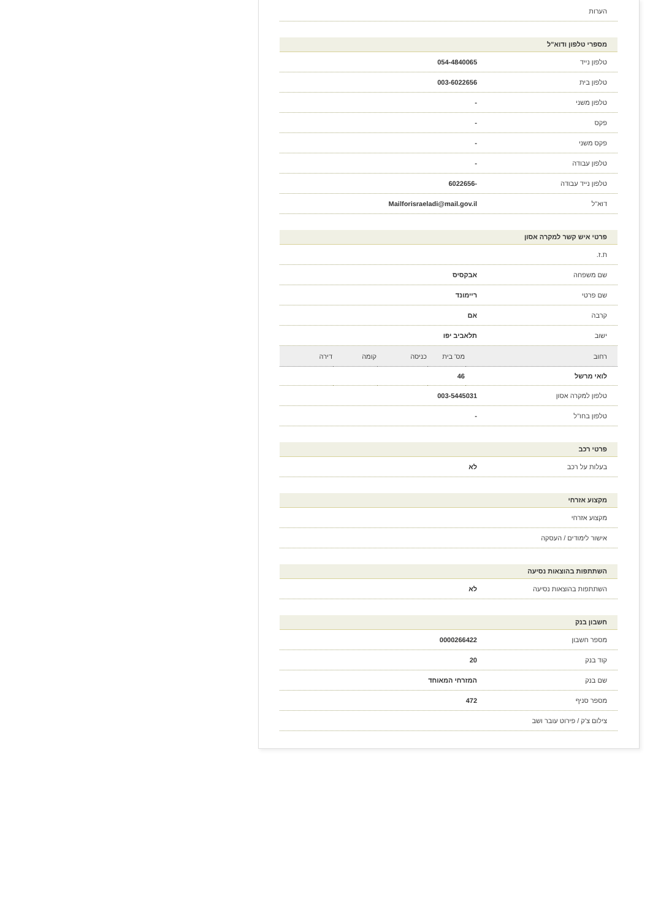הערות
מספרי טלפון ודוא"ל
טלפון נייד 054-4840065
טלפון בית 003-6022656
טלפון משני -
פקס -
פקס משני -
טלפון עבודה -
טלפון נייד עבודה -6022656
דוא"ל Mailforisraeladi@mail.gov.il
פרטי איש קשר למקרה אסון
ת.ז.
שם משפחה אבקסיס
שם פרטי ריימונד
קרבה אם
ישוב תלאביב יפו
| רחוב | מס' בית | כניסה | קומה | דירה |
| --- | --- | --- | --- | --- |
| לואי מרשל | 46 | | | |
טלפון למקרה אסון 003-5445031
טלפון בחו"ל -
פרטי רכב
בעלות על רכב לא
מקצוע אזרחי
מקצוע אזרחי
אישור לימודים / העסקה
השתתפות בהוצאות נסיעה
השתתפות בהוצאות נסיעה לא
חשבון בנק
מספר חשבון 0000266422
קוד בנק 20
שם בנק המזרחי המאוחד
מספר סניף 472
צילום צ'ק / פירוט עובר ושב